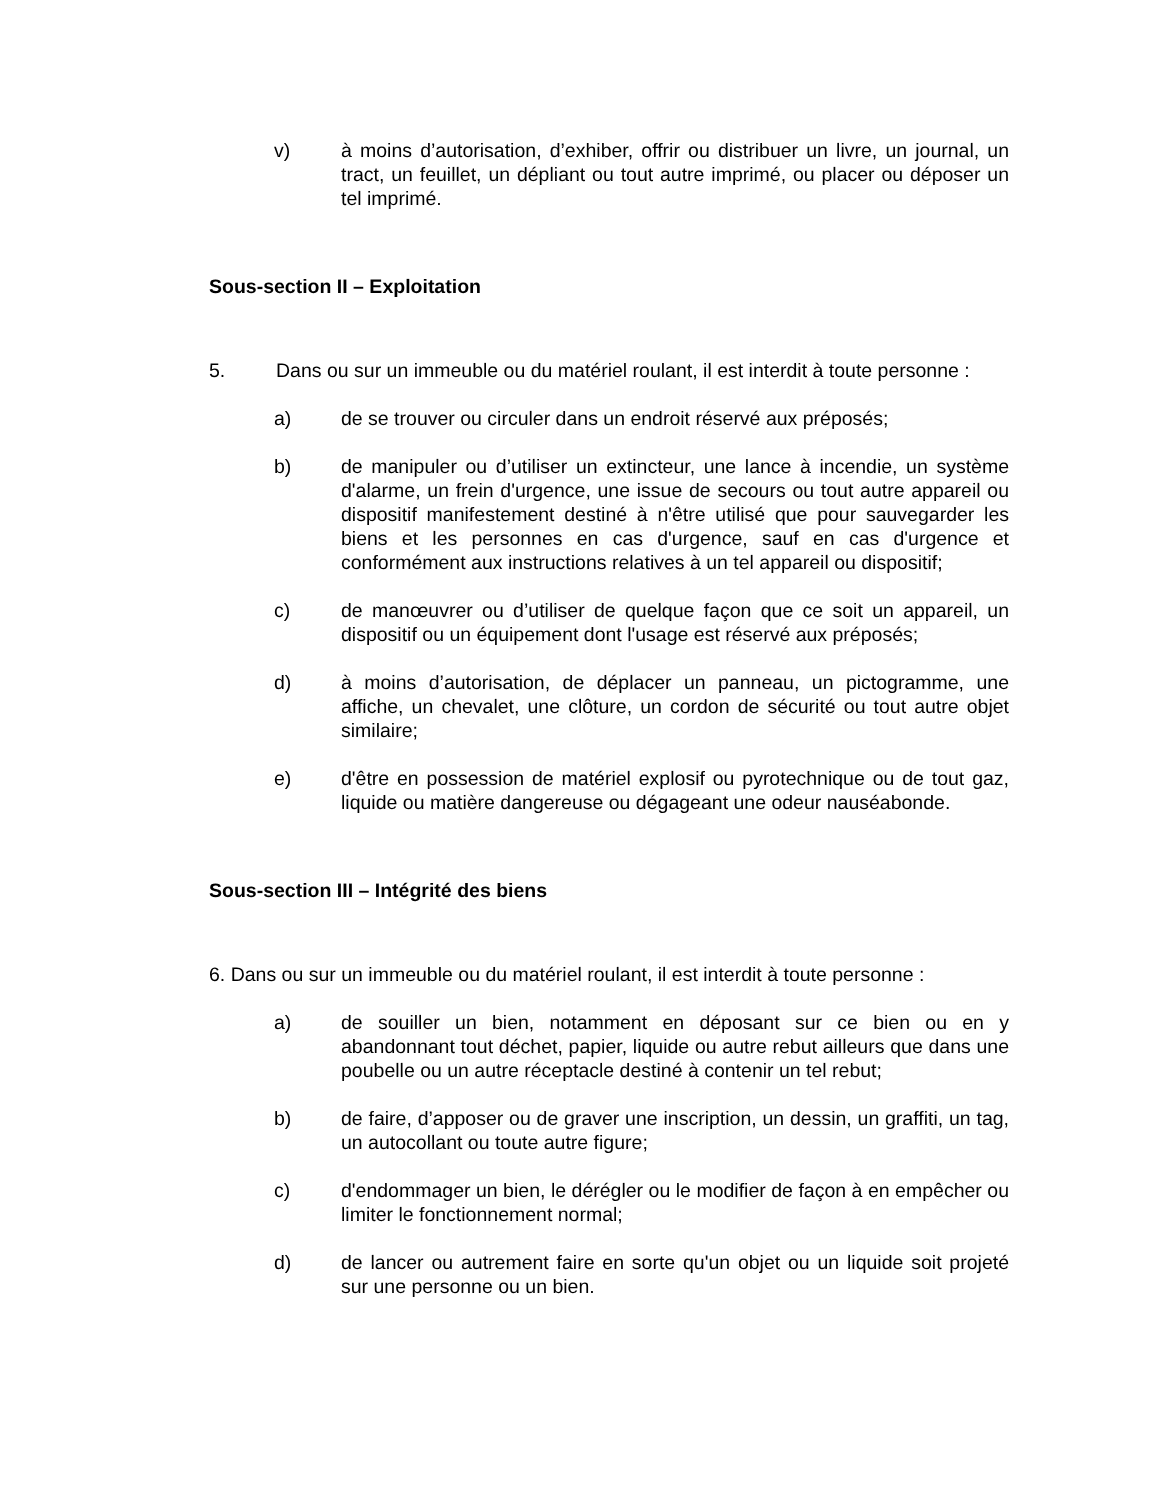v) à moins d’autorisation, d’exhiber, offrir ou distribuer un livre, un journal, un tract, un feuillet, un dépliant ou tout autre imprimé, ou placer ou déposer un tel imprimé.
Sous-section II – Exploitation
5. Dans ou sur un immeuble ou du matériel roulant, il est interdit à toute personne :
a) de se trouver ou circuler dans un endroit réservé aux préposés;
b) de manipuler ou d’utiliser un extincteur, une lance à incendie, un système d'alarme, un frein d'urgence, une issue de secours ou tout autre appareil ou dispositif manifestement destiné à n'être utilisé que pour sauvegarder les biens et les personnes en cas d'urgence, sauf en cas d'urgence et conformément aux instructions relatives à un tel appareil ou dispositif;
c) de manœuvrer ou d’utiliser de quelque façon que ce soit un appareil, un dispositif ou un équipement dont l'usage est réservé aux préposés;
d) à moins d’autorisation, de déplacer un panneau, un pictogramme, une affiche, un chevalet, une clôture, un cordon de sécurité ou tout autre objet similaire;
e) d'être en possession de matériel explosif ou pyrotechnique ou de tout gaz, liquide ou matière dangereuse ou dégageant une odeur nauséabonde.
Sous-section III – Intégrité des biens
6. Dans ou sur un immeuble ou du matériel roulant, il est interdit à toute personne :
a) de souiller un bien, notamment en déposant sur ce bien ou en y abandonnant tout déchet, papier, liquide ou autre rebut ailleurs que dans une poubelle ou un autre réceptacle destiné à contenir un tel rebut;
b) de faire, d’apposer ou de graver une inscription, un dessin, un graffiti, un tag, un autocollant ou toute autre figure;
c) d'endommager un bien, le dérégler ou le modifier de façon à en empêcher ou limiter le fonctionnement normal;
d) de lancer ou autrement faire en sorte qu'un objet ou un liquide soit projeté sur une personne ou un bien.